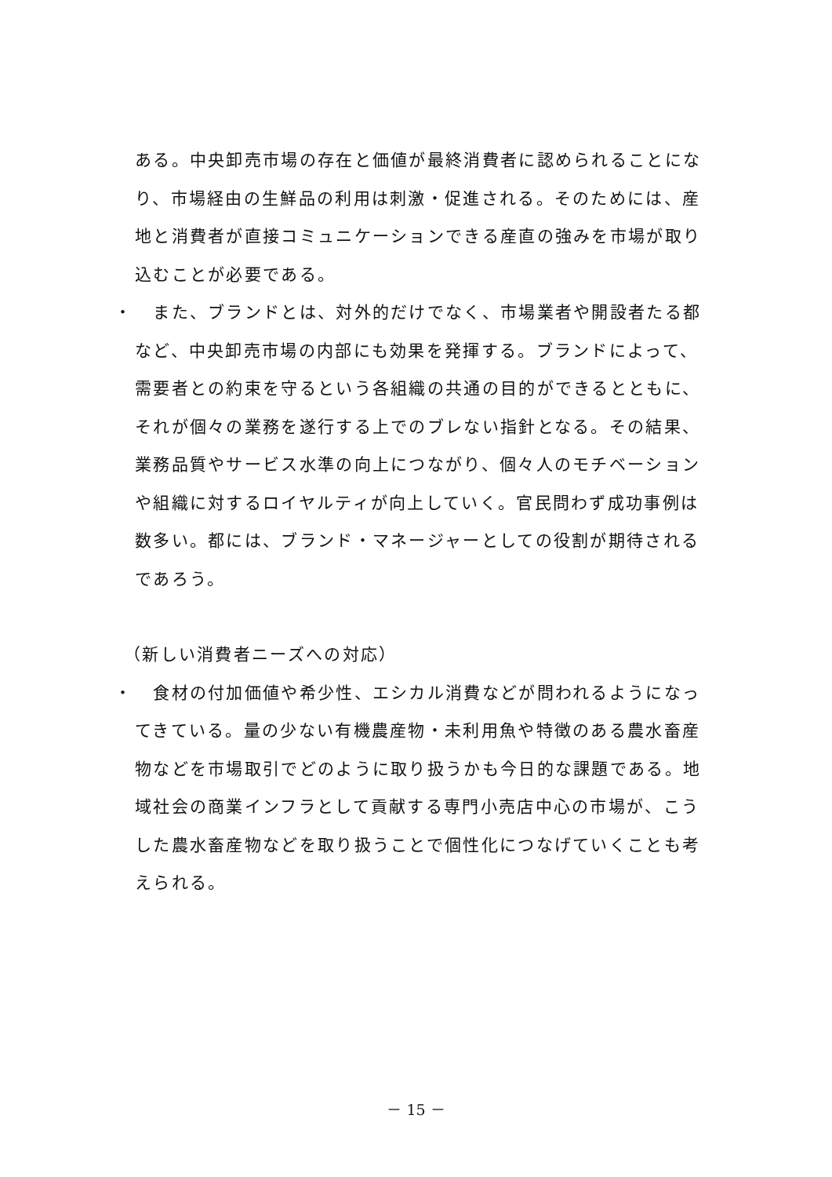ある。中央卸売市場の存在と価値が最終消費者に認められることになり、市場経由の生鮮品の利用は刺激・促進される。そのためには、産地と消費者が直接コミュニケーションできる産直の強みを市場が取り込むことが必要である。
・ 　また、ブランドとは、対外的だけでなく、市場業者や開設者たる都など、中央卸売市場の内部にも効果を発揮する。ブランドによって、需要者との約束を守るという各組織の共通の目的ができるとともに、それが個々の業務を遂行する上でのブレない指針となる。その結果、業務品質やサービス水準の向上につながり、個々人のモチベーションや組織に対するロイヤルティが向上していく。官民問わず成功事例は数多い。都には、ブランド・マネージャーとしての役割が期待されるであろう。
（新しい消費者ニーズへの対応）
・ 　食材の付加価値や希少性、エシカル消費などが問われるようになってきている。量の少ない有機農産物・未利用魚や特徴のある農水畜産物などを市場取引でどのように取り扱うかも今日的な課題である。地域社会の商業インフラとして貢献する専門小売店中心の市場が、こうした農水畜産物などを取り扱うことで個性化につなげていくことも考えられる。
－ 15 －